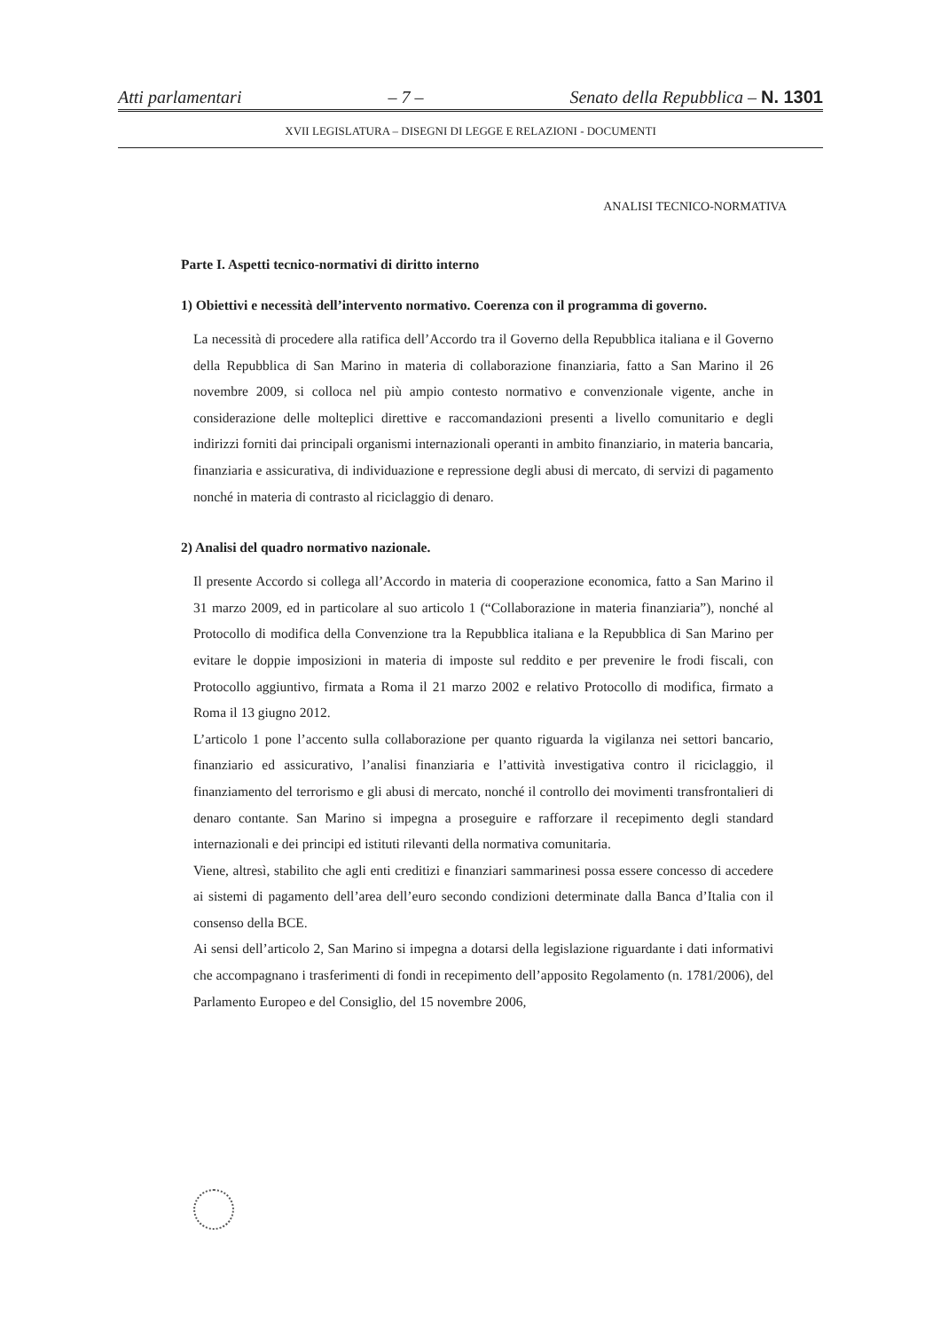Atti parlamentari – 7 – Senato della Repubblica – N. 1301
XVII LEGISLATURA – DISEGNI DI LEGGE E RELAZIONI - DOCUMENTI
ANALISI TECNICO-NORMATIVA
Parte I. Aspetti tecnico-normativi di diritto interno
1) Obiettivi e necessità dell’intervento normativo. Coerenza con il programma di governo.
La necessità di procedere alla ratifica dell’Accordo tra il Governo della Repubblica italiana e il Governo della Repubblica di San Marino in materia di collaborazione finanziaria, fatto a San Marino il 26 novembre 2009, si colloca nel più ampio contesto normativo e convenzionale vigente, anche in considerazione delle molteplici direttive e raccomandazioni presenti a livello comunitario e degli indirizzi forniti dai principali organismi internazionali operanti in ambito finanziario, in materia bancaria, finanziaria e assicurativa, di individuazione e repressione degli abusi di mercato, di servizi di pagamento nonché in materia di contrasto al riciclaggio di denaro.
2) Analisi del quadro normativo nazionale.
Il presente Accordo si collega all’Accordo in materia di cooperazione economica, fatto a San Marino il 31 marzo 2009, ed in particolare al suo articolo 1 (“Collaborazione in materia finanziaria”), nonché al Protocollo di modifica della Convenzione tra la Repubblica italiana e la Repubblica di San Marino per evitare le doppie imposizioni in materia di imposte sul reddito e per prevenire le frodi fiscali, con Protocollo aggiuntivo, firmata a Roma il 21 marzo 2002 e relativo Protocollo di modifica, firmato a Roma il 13 giugno 2012.
L’articolo 1 pone l’accento sulla collaborazione per quanto riguarda la vigilanza nei settori bancario, finanziario ed assicurativo, l’analisi finanziaria e l’attività investigativa contro il riciclaggio, il finanziamento del terrorismo e gli abusi di mercato, nonché il controllo dei movimenti transfrontalieri di denaro contante. San Marino si impegna a proseguire e rafforzare il recepimento degli standard internazionali e dei principi ed istituti rilevanti della normativa comunitaria.
Viene, altresì, stabilito che agli enti creditizi e finanziari sammarinesi possa essere concesso di accedere ai sistemi di pagamento dell’area dell’euro secondo condizioni determinate dalla Banca d’Italia con il consenso della BCE.
Ai sensi dell’articolo 2, San Marino si impegna a dotarsi della legislazione riguardante i dati informativi che accompagnano i trasferimenti di fondi in recepimento dell’apposito Regolamento (n. 1781/2006), del Parlamento Europeo e del Consiglio, del 15 novembre 2006,